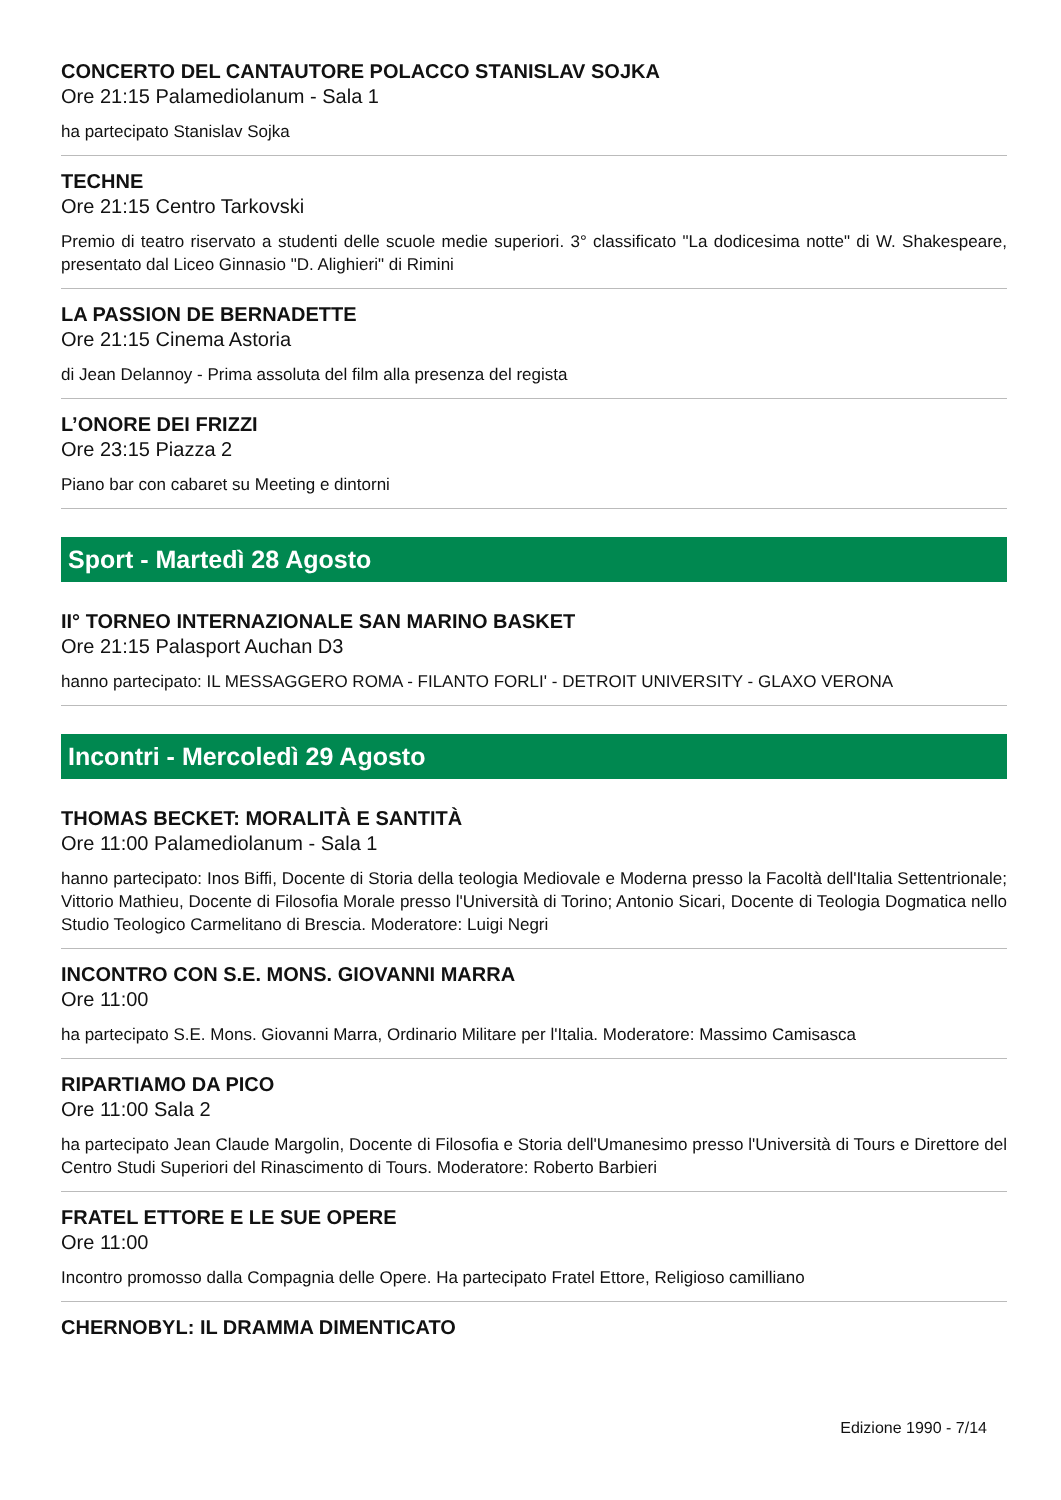CONCERTO DEL CANTAUTORE POLACCO STANISLAV SOJKA
Ore 21:15 Palamediolanum - Sala 1
ha partecipato Stanislav Sojka
TECHNE
Ore 21:15 Centro Tarkovski
Premio di teatro riservato a studenti delle scuole medie superiori. 3° classificato "La dodicesima notte" di W. Shakespeare, presentato dal Liceo Ginnasio "D. Alighieri" di Rimini
LA PASSION DE BERNADETTE
Ore 21:15 Cinema Astoria
di Jean Delannoy - Prima assoluta del film alla presenza del regista
L’ONORE DEI FRIZZI
Ore 23:15 Piazza 2
Piano bar con cabaret su Meeting e dintorni
Sport - Martedì 28 Agosto
II° TORNEO INTERNAZIONALE SAN MARINO BASKET
Ore 21:15 Palasport Auchan D3
hanno partecipato: IL MESSAGGERO ROMA - FILANTO FORLI' - DETROIT UNIVERSITY - GLAXO VERONA
Incontri - Mercoledì 29 Agosto
THOMAS BECKET: MORALITÀ E SANTITÀ
Ore 11:00 Palamediolanum - Sala 1
hanno partecipato: Inos Biffi, Docente di Storia della teologia Mediovale e Moderna presso la Facoltà dell'Italia Settentrionale; Vittorio Mathieu, Docente di Filosofia Morale presso l'Università di Torino; Antonio Sicari, Docente di Teologia Dogmatica nello Studio Teologico Carmelitano di Brescia. Moderatore: Luigi Negri
INCONTRO CON S.E. MONS. GIOVANNI MARRA
Ore 11:00
ha partecipato S.E. Mons. Giovanni Marra, Ordinario Militare per l'Italia. Moderatore: Massimo Camisasca
RIPARTIAMO DA PICO
Ore 11:00 Sala 2
ha partecipato Jean Claude Margolin, Docente di Filosofia e Storia dell'Umanesimo presso l'Università di Tours e Direttore del Centro Studi Superiori del Rinascimento di Tours. Moderatore: Roberto Barbieri
FRATEL ETTORE E LE SUE OPERE
Ore 11:00
Incontro promosso dalla Compagnia delle Opere. Ha partecipato Fratel Ettore, Religioso camilliano
CHERNOBYL: IL DRAMMA DIMENTICATO
Edizione 1990 - 7/14